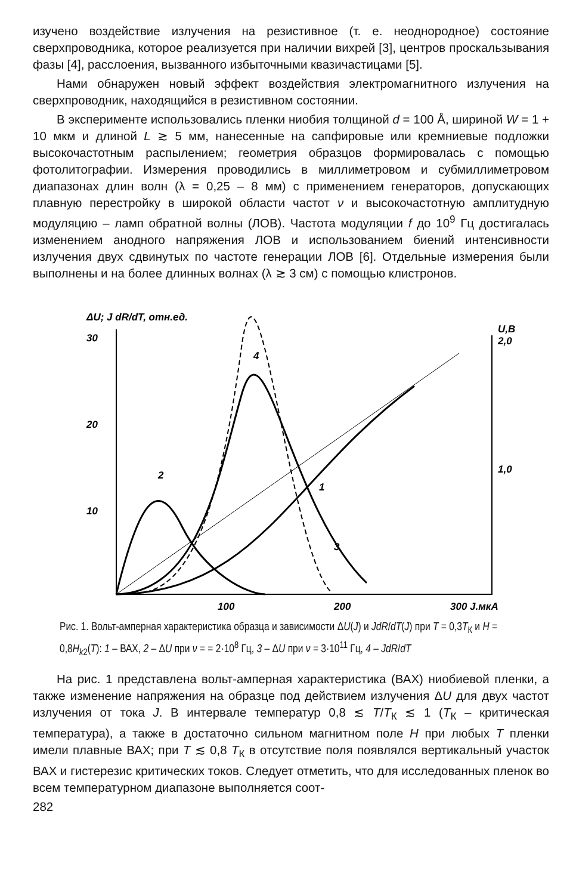изучено воздействие излучения на резистивное (т. е. неоднородное) состояние сверхпроводника, которое реализуется при наличии вихрей [3], центров проскальзывания фазы [4], расслоения, вызванного избыточными квазичастицами [5].
Нами обнаружен новый эффект воздействия электромагнитного излучения на сверхпроводник, находящийся в резистивном состоянии.
В эксперименте использовались пленки ниобия толщиной d = 100 Å, шириной W = 1 + 10 мкм и длиной L ≳ 5 мм, нанесенные на сапфировые или кремниевые подложки высокочастотным распылением; геометрия образцов формировалась с помощью фотолитографии. Измерения проводились в миллиметровом и субмиллиметровом диапазонах длин волн (λ = 0,25 – 8 мм) с применением генераторов, допускающих плавную перестройку в широкой области частот ν и высокочастотную амплитудную модуляцию – ламп обратной волны (ЛОВ). Частота модуляции f до 10<sup>9</sup> Гц достигалась изменением анодного напряжения ЛОВ и использованием биений интенсивности излучения двух сдвинутых по частоте генерации ЛОВ [6]. Отдельные измерения были выполнены и на более длинных волнах (λ ≳ 3 см) с помощью клистронов.
ΔU; J dR/dT, отн.ед.
U,B
2,0
30
20
10
1,0
100
200
300 J,мкА
2
4
1
3
Рис. 1. Вольт-амперная характеристика образца и зависимости ΔU(J) и JdR/dT(J) при T = 0,3T<sub>К</sub> и H = 0,8H<sub>k2</sub>(T): 1 – ВАХ, 2 – ΔU при ν = = 2·10<sup>8</sup> Гц, 3 – ΔU при ν = 3·10<sup>11</sup> Гц, 4 – JdR/dT
На рис. 1 представлена вольт-амперная характеристика (ВАХ) ниобиевой пленки, а также изменение напряжения на образце под действием излучения ΔU для двух частот излучения от тока J. В интервале температур 0,8 ≲ T/T<sub>К</sub> ≲ 1 (T<sub>К</sub> – критическая температура), а также в достаточно сильном магнитном поле H при любых T пленки имели плавные ВАХ; при T ≲ 0,8 T<sub>К</sub> в отсутствие поля появлялся вертикальный участок ВАХ и гистерезис критических токов. Следует отметить, что для исследованных пленок во всем температурном диапазоне выполняется соот-
282